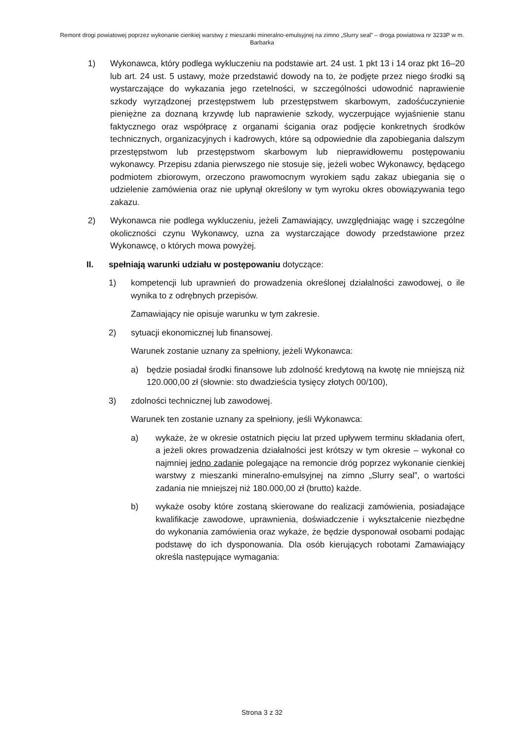Remont drogi powiatowej poprzez wykonanie cienkiej warstwy z mieszanki mineralno-emulsyjnej na zimno „Slurry seal” – droga powiatowa nr 3233P w m. Barbarka
1) Wykonawca, który podlega wykluczeniu na podstawie art. 24 ust. 1 pkt 13 i 14 oraz pkt 16–20 lub art. 24 ust. 5 ustawy, może przedstawić dowody na to, że podjęte przez niego środki są wystarczające do wykazania jego rzetelności, w szczególności udowodnić naprawienie szkody wyrządzonej przestępstwem lub przestępstwem skarbowym, zadośćuczynienie pieniężne za doznaną krzywdę lub naprawienie szkody, wyczerpujące wyjaśnienie stanu faktycznego oraz współpracę z organami ścigania oraz podjęcie konkretnych środków technicznych, organizacyjnych i kadrowych, które są odpowiednie dla zapobiegania dalszym przestępstwom lub przestępstwom skarbowym lub nieprawidłowemu postępowaniu wykonawcy. Przepisu zdania pierwszego nie stosuje się, jeżeli wobec Wykonawcy, będącego podmiotem zbiorowym, orzeczono prawomocnym wyrokiem sądu zakaz ubiegania się o udzielenie zamówienia oraz nie upłynął określony w tym wyroku okres obowiązywania tego zakazu.
2) Wykonawca nie podlega wykluczeniu, jeżeli Zamawiający, uwzględniając wagę i szczególne okoliczności czynu Wykonawcy, uzna za wystarczające dowody przedstawione przez Wykonawcę, o których mowa powyżej.
II. spełniają warunki udziału w postępowaniu dotyczące:
1) kompetencji lub uprawnień do prowadzenia określonej działalności zawodowej, o ile wynika to z odrębnych przepisów.
Zamawiający nie opisuje warunku w tym zakresie.
2) sytuacji ekonomicznej lub finansowej.
Warunek zostanie uznany za spełniony, jeżeli Wykonawca:
a) będzie posiadał środki finansowe lub zdolność kredytową na kwotę nie mniejszą niż 120.000,00 zł (słownie: sto dwadzieścia tysięcy złotych 00/100),
3) zdolności technicznej lub zawodowej.
Warunek ten zostanie uznany za spełniony, jeśli Wykonawca:
a) wykaże, że w okresie ostatnich pięciu lat przed upływem terminu składania ofert, a jeżeli okres prowadzenia działalności jest krótszy w tym okresie – wykonał co najmniej jedno zadanie polegające na remoncie dróg poprzez wykonanie cienkiej warstwy z mieszanki mineralno-emulsyjnej na zimno „Slurry seal”, o wartości zadania nie mniejszej niż 180.000,00 zł (brutto) każde.
b) wykaże osoby które zostaną skierowane do realizacji zamówienia, posiadające kwalifikacje zawodowe, uprawnienia, doświadczenie i wykształcenie niezbędne do wykonania zamówienia oraz wykaże, że będzie dysponował osobami podając podstawę do ich dysponowania. Dla osób kierujących robotami Zamawiający określa następujące wymagania:
Strona 3 z 32